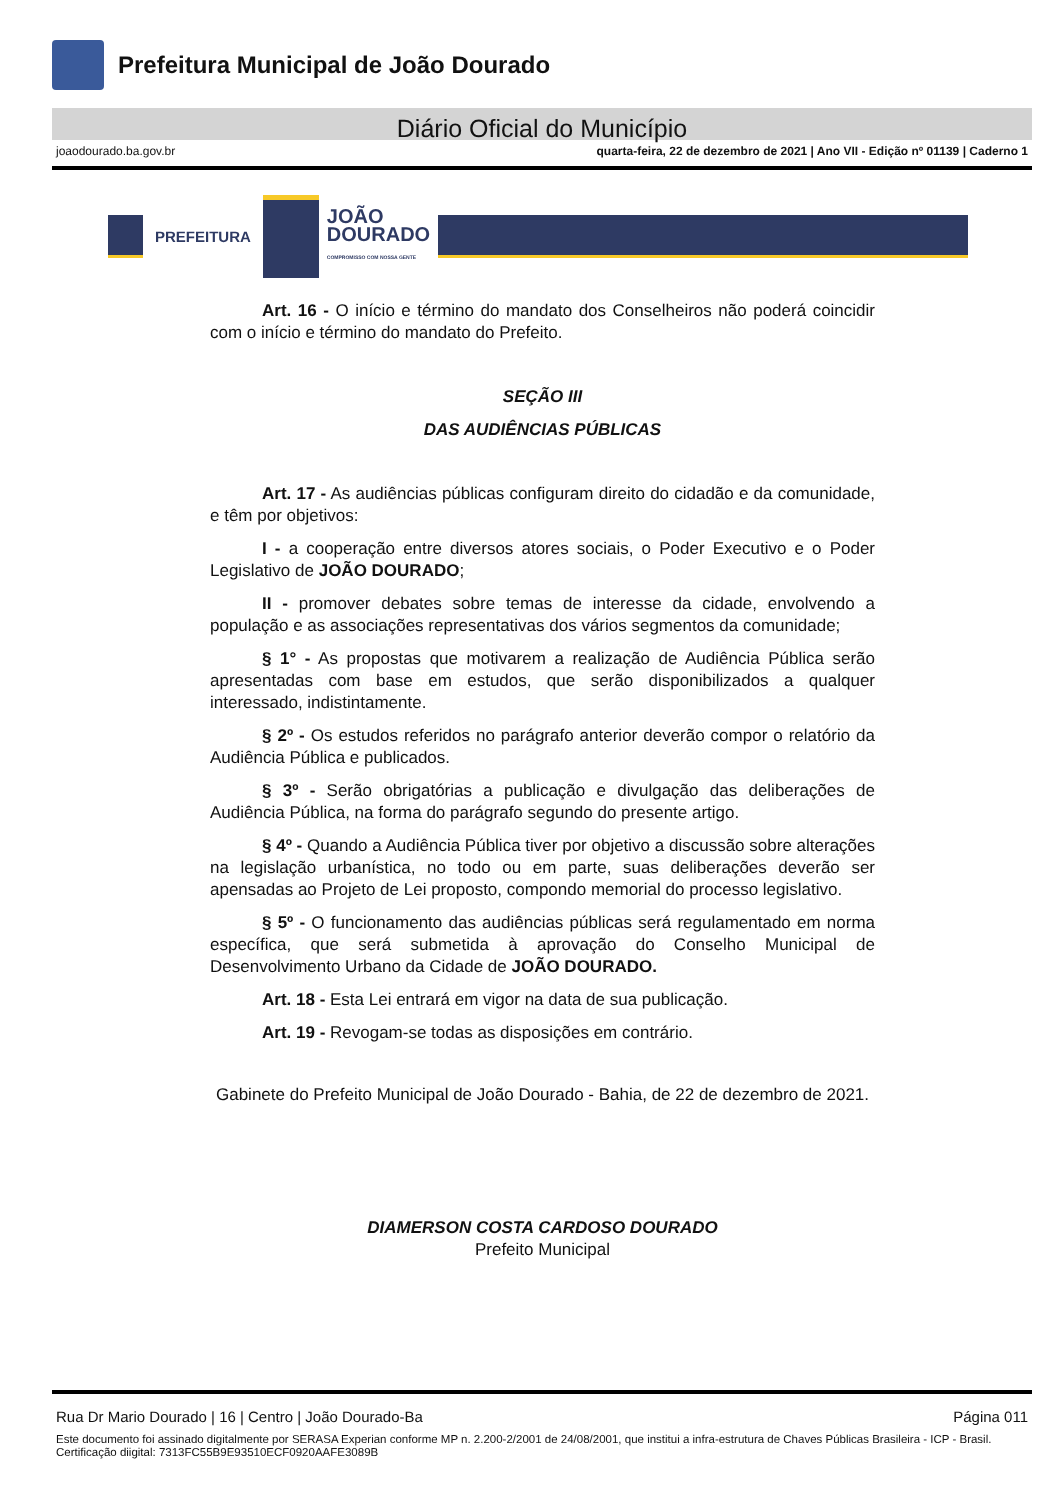Prefeitura Municipal de João Dourado
Diário Oficial do Município
joaodourado.ba.gov.br quarta-feira, 22 de dezembro de 2021 | Ano VII - Edição nº 01139 | Caderno 1
PREFEITURA
JOÃO
DOURADO
COMPROMISSO COM NOSSA GENTE
Art. 16 - O início e término do mandato dos Conselheiros não poderá coincidir com o início e término do mandato do Prefeito.
SEÇÃO III
DAS AUDIÊNCIAS PÚBLICAS
Art. 17 - As audiências públicas configuram direito do cidadão e da comunidade, e têm por objetivos:
I - a cooperação entre diversos atores sociais, o Poder Executivo e o Poder Legislativo de JOÃO DOURADO;
II - promover debates sobre temas de interesse da cidade, envolvendo a população e as associações representativas dos vários segmentos da comunidade;
§ 1° - As propostas que motivarem a realização de Audiência Pública serão apresentadas com base em estudos, que serão disponibilizados a qualquer interessado, indistintamente.
§ 2º - Os estudos referidos no parágrafo anterior deverão compor o relatório da Audiência Pública e publicados.
§ 3º - Serão obrigatórias a publicação e divulgação das deliberações de Audiência Pública, na forma do parágrafo segundo do presente artigo.
§ 4º - Quando a Audiência Pública tiver por objetivo a discussão sobre alterações na legislação urbanística, no todo ou em parte, suas deliberações deverão ser apensadas ao Projeto de Lei proposto, compondo memorial do processo legislativo.
§ 5º - O funcionamento das audiências públicas será regulamentado em norma específica, que será submetida à aprovação do Conselho Municipal de Desenvolvimento Urbano da Cidade de JOÃO DOURADO.
Art. 18 - Esta Lei entrará em vigor na data de sua publicação.
Art. 19 - Revogam-se todas as disposições em contrário.
Gabinete do Prefeito Municipal de João Dourado - Bahia, de 22 de dezembro de 2021.
DIAMERSON COSTA CARDOSO DOURADO
Prefeito Municipal
Rua Dr Mario Dourado | 16 | Centro | João Dourado-Ba Página 011
Este documento foi assinado digitalmente por SERASA Experian conforme MP n. 2.200-2/2001 de 24/08/2001, que institui a infra-estrutura de Chaves Públicas Brasileira - ICP - Brasil. Certificação diigital: 7313FC55B9E93510ECF0920AAFE3089B